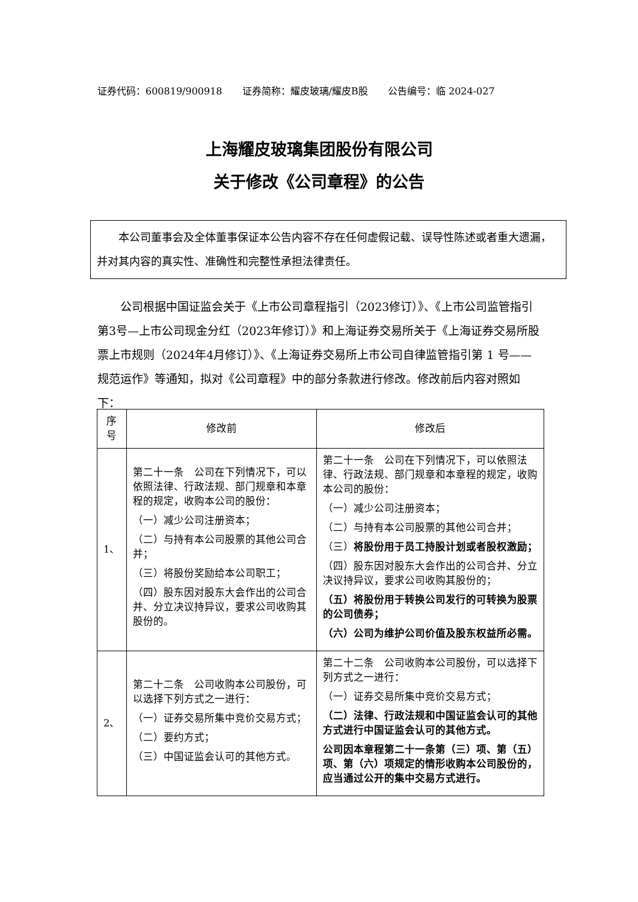证券代码：600819/900918 证券简称：耀皮玻璃/耀皮B股 公告编号：临 2024-027
上海耀皮玻璃集团股份有限公司
关于修改《公司章程》的公告
本公司董事会及全体董事保证本公告内容不存在任何虚假记载、误导性陈述或者重大遗漏，并对其内容的真实性、准确性和完整性承担法律责任。
公司根据中国证监会关于《上市公司章程指引（2023修订）》、《上市公司监管指引第3号—上市公司现金分红（2023年修订）》和上海证券交易所关于《上海证券交易所股票上市规则（2024年4月修订）》、《上海证券交易所上市公司自律监管指引第 1 号——规范运作》等通知，拟对《公司章程》中的部分条款进行修改。修改前后内容对照如下：
| 序号 | 修改前 | 修改后 |
| --- | --- | --- |
| 1、 | 第二十一条 公司在下列情况下，可以依照法律、行政法规、部门规章和本章程的规定，收购本公司的股份： （一）减少公司注册资本； （二）与持有本公司股票的其他公司合并； （三）将股份奖励给本公司职工； （四）股东因对股东大会作出的公司合并、分立决议持异议，要求公司收购其股份的。 | 第二十一条 公司在下列情况下，可以依照法律、行政法规、部门规章和本章程的规定，收购本公司的股份： （一）减少公司注册资本； （二）与持有本公司股票的其他公司合并； （三） 将股份用于员工持股计划或者股权激励； （四）股东因对股东大会作出的公司合并、分立决议持异议，要求公司收购其股份的； （五）将股份用于转换公司发行的可转换为股票的公司债券； （六）公司为维护公司价值及股东权益所必需。 |
| 2、 | 第二十二条 公司收购本公司股份，可以选择下列方式之一进行： （一）证券交易所集中竞价交易方式； （二）要约方式； （三）中国证监会认可的其他方式。 | 第二十二条 公司收购本公司股份，可以选择下列方式之一进行： （一）证券交易所集中竞价交易方式； （二）法律、行政法规和中国证监会认可的其他方式进行中国证监会认可的其他方式。 公司因本章程第二十一条第（三）项、第（五）项、第（六）项规定的情形收购本公司股份的，应当通过公开的集中交易方式进行。 |